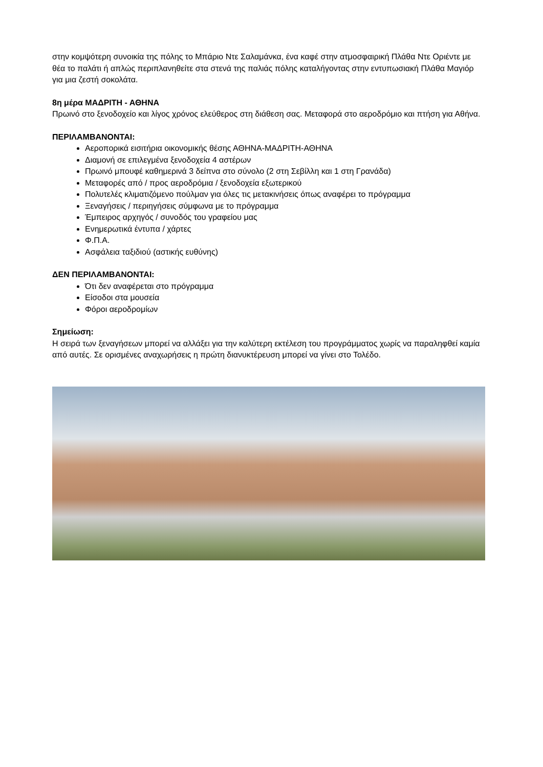στην κομψότερη συνοικία της πόλης το Μπάριο Ντε Σαλαμάνκα, ένα καφέ στην ατμοσφαιρική Πλάθα Ντε Οριέντε με θέα το παλάτι ή απλώς περιπλανηθείτε στα στενά της παλιάς πόλης καταλήγοντας στην εντυπωσιακή Πλάθα Μαγιόρ για μια ζεστή σοκολάτα.
8η μέρα ΜΑΔΡΙΤΗ - ΑΘΗΝΑ
Πρωινό στο ξενοδοχείο και λίγος χρόνος ελεύθερος στη διάθεση σας. Μεταφορά στο αεροδρόμιο και πτήση για Αθήνα.
ΠΕΡΙΛΑΜΒΑΝΟΝΤΑΙ:
Αεροπορικά εισιτήρια οικονομικής θέσης ΑΘΗΝΑ-ΜΑΔΡΙΤΗ-ΑΘΗΝΑ
Διαμονή σε επιλεγμένα ξενοδοχεία 4 αστέρων
Πρωινό μπουφέ καθημερινά 3 δείπνα στο σύνολο (2 στη Σεβίλλη και 1 στη Γρανάδα)
Μεταφορές από / προς αεροδρόμια / ξενοδοχεία εξωτερικού
Πολυτελές κλιματιζόμενο πούλμαν για όλες τις μετακινήσεις όπως αναφέρει το πρόγραμμα
Ξεναγήσεις / περιηγήσεις σύμφωνα με το πρόγραμμα
Έμπειρος αρχηγός / συνοδός του γραφείου μας
Ενημερωτικά έντυπα / χάρτες
Φ.Π.Α.
Ασφάλεια ταξιδιού (αστικής ευθύνης)
ΔΕΝ ΠΕΡΙΛΑΜΒΑΝΟΝΤΑΙ:
Ότι δεν αναφέρεται στο πρόγραμμα
Είσοδοι στα μουσεία
Φόροι αεροδρομίων
Σημείωση:
Η σειρά των ξεναγήσεων μπορεί να αλλάξει για την καλύτερη εκτέλεση του προγράμματος χωρίς να παραληφθεί καμία από αυτές. Σε ορισμένες αναχωρήσεις η πρώτη διανυκτέρευση μπορεί να γίνει στο Τολέδο.